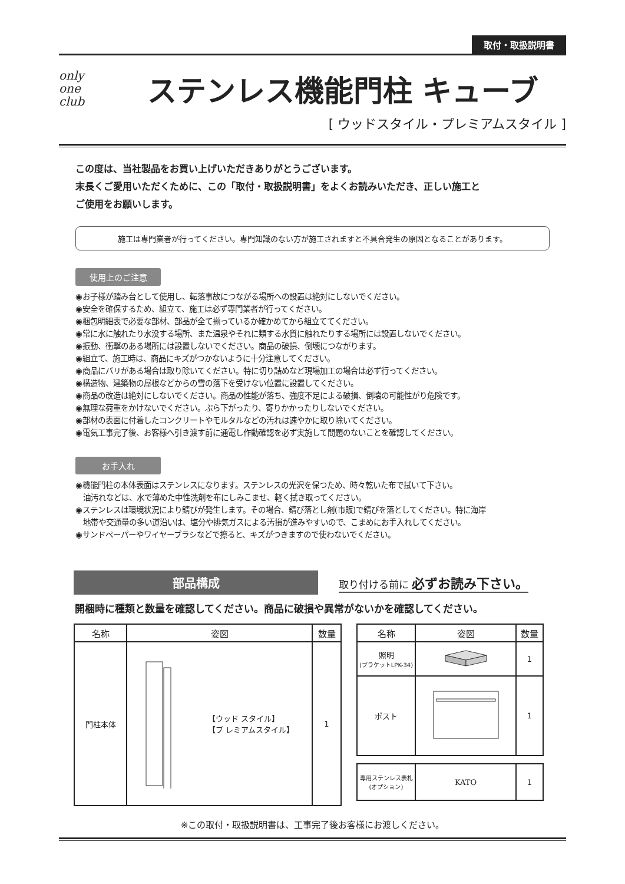取付・取扱説明書
only
one
club
ステンレス機能門柱 キューブ
[ ウッドスタイル・プレミアムスタイル ]
この度は、当社製品をお買い上げいただきありがとうございます。
末長くご愛用いただくために、この「取付・取扱説明書」をよくお読みいただき、正しい施工と
ご使用をお願いします。
施工は専門業者が行ってください。専門知識のない方が施工されますと不具合発生の原因となることがあります。
使用上のご注意
◉お子様が踏み台として使用し、転落事故につながる場所への設置は絶対にしないでください。
◉安全を確保するため、組立て、施工は必ず専門業者が行ってください。
◉梱包明細表で必要な部材、部品が全て揃っているか確かめてから組立ててください。
◉常に水に触れたり水没する場所、また温泉やそれに類する水質に触れたりする場所には設置しないでください。
◉振動、衝撃のある場所には設置しないでください。商品の破損、倒壊につながります。
◉組立て、施工時は、商品にキズがつかないように十分注意してください。
◉商品にバリがある場合は取り除いてください。特に切り詰めなど現場加工の場合は必ず行ってください。
◉構造物、建築物の屋根などからの雪の落下を受けない位置に設置してください。
◉商品の改造は絶対にしないでください。商品の性能が落ち、強度不足による破損、倒壊の可能性がり危険です。
◉無理な荷重をかけないでください。ぶら下がったり、寄りかかったりしないでください。
◉部材の表面に付着したコンクリートやモルタルなどの汚れは速やかに取り除いてください。
◉電気工事完了後、お客様へ引き渡す前に通電し作動確認を必ず実施して問題のないことを確認してください。
お手入れ
◉機能門柱の本体表面はステンレスになります。ステンレスの光沢を保つため、時々乾いた布で拭いて下さい。
油汚れなどは、水で薄めた中性洗剤を布にしみこませ、軽く拭き取ってください。
◉ステンレスは環境状況により錆びが発生します。その場合、錆び落とし剤(市販)で錆びを落としてください。特に海岸
地帯や交通量の多い道沿いは、塩分や排気ガスによる汚損が進みやすいので、こまめにお手入れしてください。
◉サンドペーパーやワイヤーブラシなどで擦ると、キズがつきますので使わないでください。
部品構成
取り付ける前に 必ずお読み下さい。
開梱時に種類と数量を確認してください。商品に破損や異常がないかを確認してください。
| 名称 | 姿図 | 数量 |
| --- | --- | --- |
| 門柱本体 | 【ウッド スタイル】 【プ レミアムスタイル】 | 1 |
| 名称 | 姿図 | 数量 |
| --- | --- | --- |
| 照明 (ブラケットLPK-34) | | 1 |
| ポスト | | 1 |
| 専用ステンレス表札 (オプション) | KATO | 1 |
※この取付・取扱説明書は、工事完了後お客様にお渡しください。